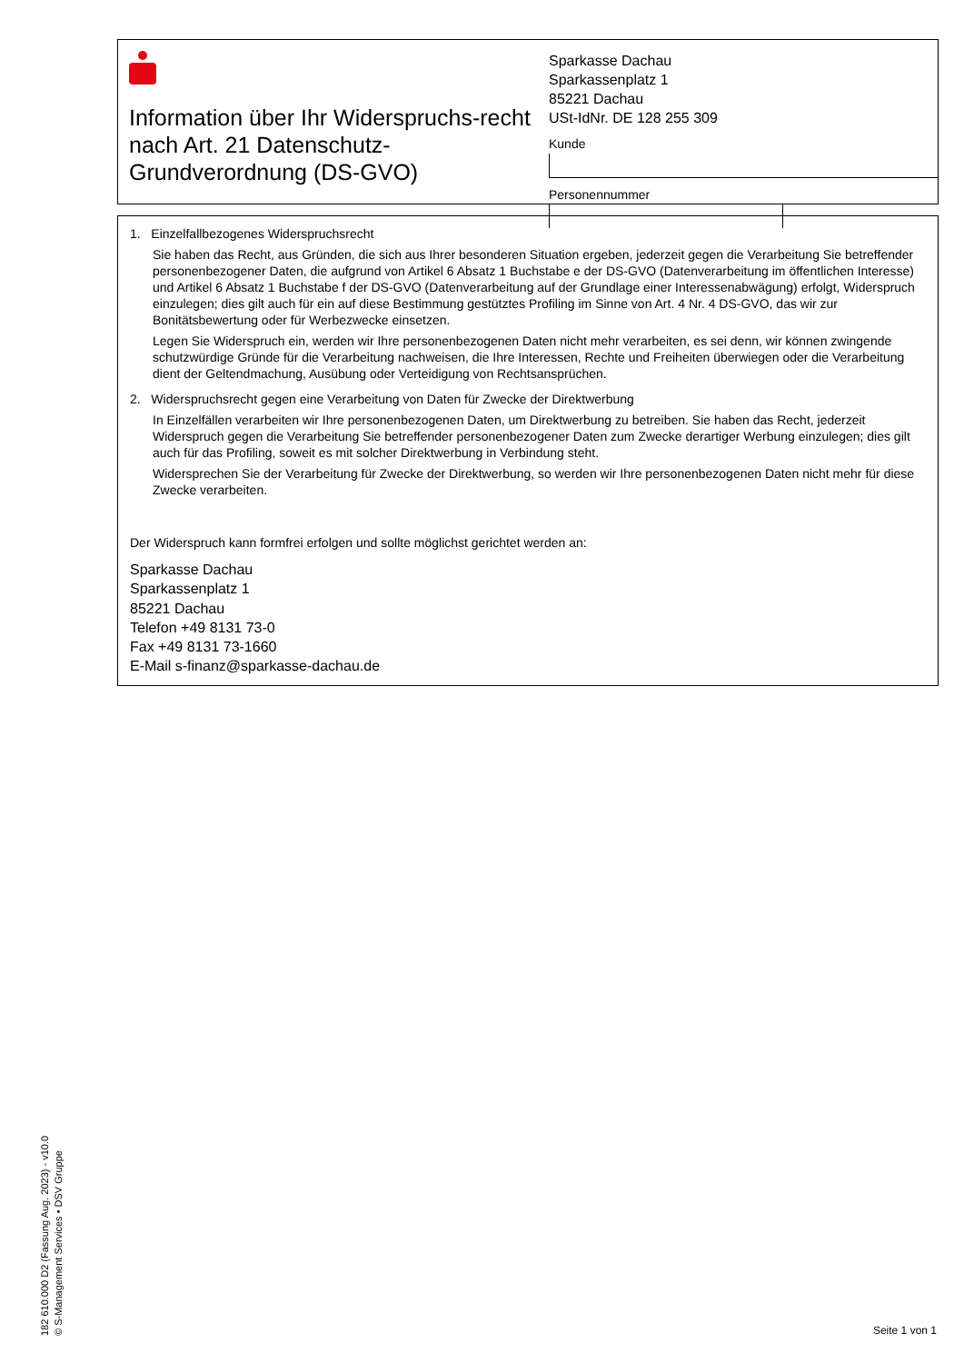Information über Ihr Widerspruchs-recht nach Art. 21 Datenschutz-Grundverordnung (DS-GVO)
Sparkasse Dachau
Sparkassenplatz 1
85221 Dachau
USt-IdNr. DE 128 255 309
Kunde
Personennummer
1. Einzelfallbezogenes Widerspruchsrecht
Sie haben das Recht, aus Gründen, die sich aus Ihrer besonderen Situation ergeben, jederzeit gegen die Verarbeitung Sie betreffender personenbezogener Daten, die aufgrund von Artikel 6 Absatz 1 Buchstabe e der DS-GVO (Datenverarbeitung im öffentlichen Interesse) und Artikel 6 Absatz 1 Buchstabe f der DS-GVO (Datenverarbeitung auf der Grundlage einer Interessenabwägung) erfolgt, Widerspruch einzulegen; dies gilt auch für ein auf diese Bestimmung gestütztes Profiling im Sinne von Art. 4 Nr. 4 DS-GVO, das wir zur Bonitätsbewertung oder für Werbezwecke einsetzen.
Legen Sie Widerspruch ein, werden wir Ihre personenbezogenen Daten nicht mehr verarbeiten, es sei denn, wir können zwingende schutzwürdige Gründe für die Verarbeitung nachweisen, die Ihre Interessen, Rechte und Freiheiten überwiegen oder die Verarbeitung dient der Geltendmachung, Ausübung oder Verteidigung von Rechtsansprüchen.
2. Widerspruchsrecht gegen eine Verarbeitung von Daten für Zwecke der Direktwerbung
In Einzelfällen verarbeiten wir Ihre personenbezogenen Daten, um Direktwerbung zu betreiben. Sie haben das Recht, jederzeit Widerspruch gegen die Verarbeitung Sie betreffender personenbezogener Daten zum Zwecke derartiger Werbung einzulegen; dies gilt auch für das Profiling, soweit es mit solcher Direktwerbung in Verbindung steht.
Widersprechen Sie der Verarbeitung für Zwecke der Direktwerbung, so werden wir Ihre personenbezogenen Daten nicht mehr für diese Zwecke verarbeiten.
Der Widerspruch kann formfrei erfolgen und sollte möglichst gerichtet werden an:
Sparkasse Dachau
Sparkassenplatz 1
85221 Dachau
Telefon +49 8131 73-0
Fax +49 8131 73-1660
E-Mail s-finanz@sparkasse-dachau.de
182 610.000 D2 (Fassung Aug. 2023) - v10.0
© S-Management Services • DSV Gruppe
Seite 1 von 1